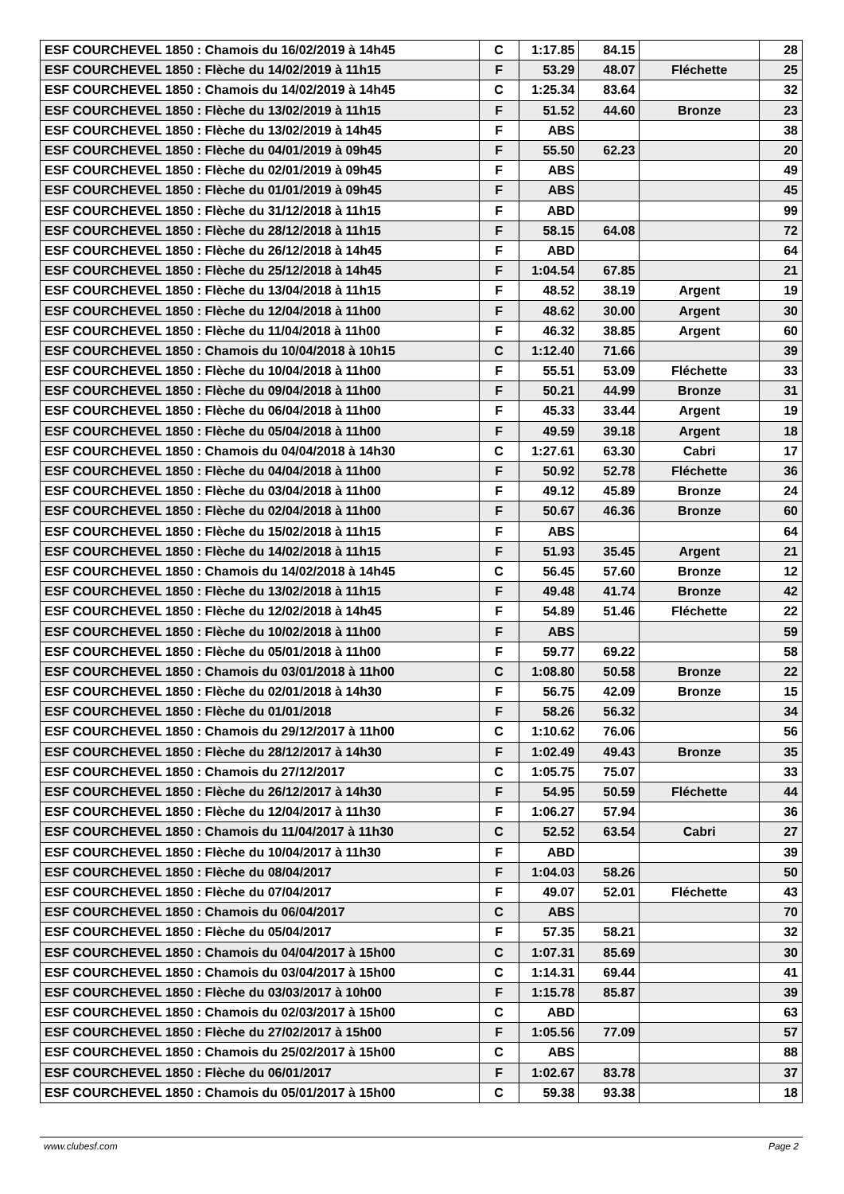| ESF COURCHEVEL 1850 : Chamois du 16/02/2019 à 14h45 | C | 1:17.85 | 84.15 | | 28 |
| ESF COURCHEVEL 1850 : Flèche du 14/02/2019 à 11h15 | F | 53.29 | 48.07 | Fléchette | 25 |
| ESF COURCHEVEL 1850 : Chamois du 14/02/2019 à 14h45 | C | 1:25.34 | 83.64 | | 32 |
| ESF COURCHEVEL 1850 : Flèche du 13/02/2019 à 11h15 | F | 51.52 | 44.60 | Bronze | 23 |
| ESF COURCHEVEL 1850 : Flèche du 13/02/2019 à 14h45 | F | ABS | | | 38 |
| ESF COURCHEVEL 1850 : Flèche du 04/01/2019 à 09h45 | F | 55.50 | 62.23 | | 20 |
| ESF COURCHEVEL 1850 : Flèche du 02/01/2019 à 09h45 | F | ABS | | | 49 |
| ESF COURCHEVEL 1850 : Flèche du 01/01/2019 à 09h45 | F | ABS | | | 45 |
| ESF COURCHEVEL 1850 : Flèche du 31/12/2018 à 11h15 | F | ABD | | | 99 |
| ESF COURCHEVEL 1850 : Flèche du 28/12/2018 à 11h15 | F | 58.15 | 64.08 | | 72 |
| ESF COURCHEVEL 1850 : Flèche du 26/12/2018 à 14h45 | F | ABD | | | 64 |
| ESF COURCHEVEL 1850 : Flèche du 25/12/2018 à 14h45 | F | 1:04.54 | 67.85 | | 21 |
| ESF COURCHEVEL 1850 : Flèche du 13/04/2018 à 11h15 | F | 48.52 | 38.19 | Argent | 19 |
| ESF COURCHEVEL 1850 : Flèche du 12/04/2018 à 11h00 | F | 48.62 | 30.00 | Argent | 30 |
| ESF COURCHEVEL 1850 : Flèche du 11/04/2018 à 11h00 | F | 46.32 | 38.85 | Argent | 60 |
| ESF COURCHEVEL 1850 : Chamois du 10/04/2018 à 10h15 | C | 1:12.40 | 71.66 | | 39 |
| ESF COURCHEVEL 1850 : Flèche du 10/04/2018 à 11h00 | F | 55.51 | 53.09 | Fléchette | 33 |
| ESF COURCHEVEL 1850 : Flèche du 09/04/2018 à 11h00 | F | 50.21 | 44.99 | Bronze | 31 |
| ESF COURCHEVEL 1850 : Flèche du 06/04/2018 à 11h00 | F | 45.33 | 33.44 | Argent | 19 |
| ESF COURCHEVEL 1850 : Flèche du 05/04/2018 à 11h00 | F | 49.59 | 39.18 | Argent | 18 |
| ESF COURCHEVEL 1850 : Chamois du 04/04/2018 à 14h30 | C | 1:27.61 | 63.30 | Cabri | 17 |
| ESF COURCHEVEL 1850 : Flèche du 04/04/2018 à 11h00 | F | 50.92 | 52.78 | Fléchette | 36 |
| ESF COURCHEVEL 1850 : Flèche du 03/04/2018 à 11h00 | F | 49.12 | 45.89 | Bronze | 24 |
| ESF COURCHEVEL 1850 : Flèche du 02/04/2018 à 11h00 | F | 50.67 | 46.36 | Bronze | 60 |
| ESF COURCHEVEL 1850 : Flèche du 15/02/2018 à 11h15 | F | ABS | | | 64 |
| ESF COURCHEVEL 1850 : Flèche du 14/02/2018 à 11h15 | F | 51.93 | 35.45 | Argent | 21 |
| ESF COURCHEVEL 1850 : Chamois du 14/02/2018 à 14h45 | C | 56.45 | 57.60 | Bronze | 12 |
| ESF COURCHEVEL 1850 : Flèche du 13/02/2018 à 11h15 | F | 49.48 | 41.74 | Bronze | 42 |
| ESF COURCHEVEL 1850 : Flèche du 12/02/2018 à 14h45 | F | 54.89 | 51.46 | Fléchette | 22 |
| ESF COURCHEVEL 1850 : Flèche du 10/02/2018 à 11h00 | F | ABS | | | 59 |
| ESF COURCHEVEL 1850 : Flèche du 05/01/2018 à 11h00 | F | 59.77 | 69.22 | | 58 |
| ESF COURCHEVEL 1850 : Chamois du 03/01/2018 à 11h00 | C | 1:08.80 | 50.58 | Bronze | 22 |
| ESF COURCHEVEL 1850 : Flèche du 02/01/2018 à 14h30 | F | 56.75 | 42.09 | Bronze | 15 |
| ESF COURCHEVEL 1850 : Flèche du 01/01/2018 | F | 58.26 | 56.32 | | 34 |
| ESF COURCHEVEL 1850 : Chamois du 29/12/2017 à 11h00 | C | 1:10.62 | 76.06 | | 56 |
| ESF COURCHEVEL 1850 : Flèche du 28/12/2017 à 14h30 | F | 1:02.49 | 49.43 | Bronze | 35 |
| ESF COURCHEVEL 1850 : Chamois du 27/12/2017 | C | 1:05.75 | 75.07 | | 33 |
| ESF COURCHEVEL 1850 : Flèche du 26/12/2017 à 14h30 | F | 54.95 | 50.59 | Fléchette | 44 |
| ESF COURCHEVEL 1850 : Flèche du 12/04/2017 à 11h30 | F | 1:06.27 | 57.94 | | 36 |
| ESF COURCHEVEL 1850 : Chamois du 11/04/2017 à 11h30 | C | 52.52 | 63.54 | Cabri | 27 |
| ESF COURCHEVEL 1850 : Flèche du 10/04/2017 à 11h30 | F | ABD | | | 39 |
| ESF COURCHEVEL 1850 : Flèche du 08/04/2017 | F | 1:04.03 | 58.26 | | 50 |
| ESF COURCHEVEL 1850 : Flèche du 07/04/2017 | F | 49.07 | 52.01 | Fléchette | 43 |
| ESF COURCHEVEL 1850 : Chamois du 06/04/2017 | C | ABS | | | 70 |
| ESF COURCHEVEL 1850 : Flèche du 05/04/2017 | F | 57.35 | 58.21 | | 32 |
| ESF COURCHEVEL 1850 : Chamois du 04/04/2017 à 15h00 | C | 1:07.31 | 85.69 | | 30 |
| ESF COURCHEVEL 1850 : Chamois du 03/04/2017 à 15h00 | C | 1:14.31 | 69.44 | | 41 |
| ESF COURCHEVEL 1850 : Flèche du 03/03/2017 à 10h00 | F | 1:15.78 | 85.87 | | 39 |
| ESF COURCHEVEL 1850 : Chamois du 02/03/2017 à 15h00 | C | ABD | | | 63 |
| ESF COURCHEVEL 1850 : Flèche du 27/02/2017 à 15h00 | F | 1:05.56 | 77.09 | | 57 |
| ESF COURCHEVEL 1850 : Chamois du 25/02/2017 à 15h00 | C | ABS | | | 88 |
| ESF COURCHEVEL 1850 : Flèche du 06/01/2017 | F | 1:02.67 | 83.78 | | 37 |
| ESF COURCHEVEL 1850 : Chamois du 05/01/2017 à 15h00 | C | 59.38 | 93.38 | | 18 |
www.clubesf.com Page 2